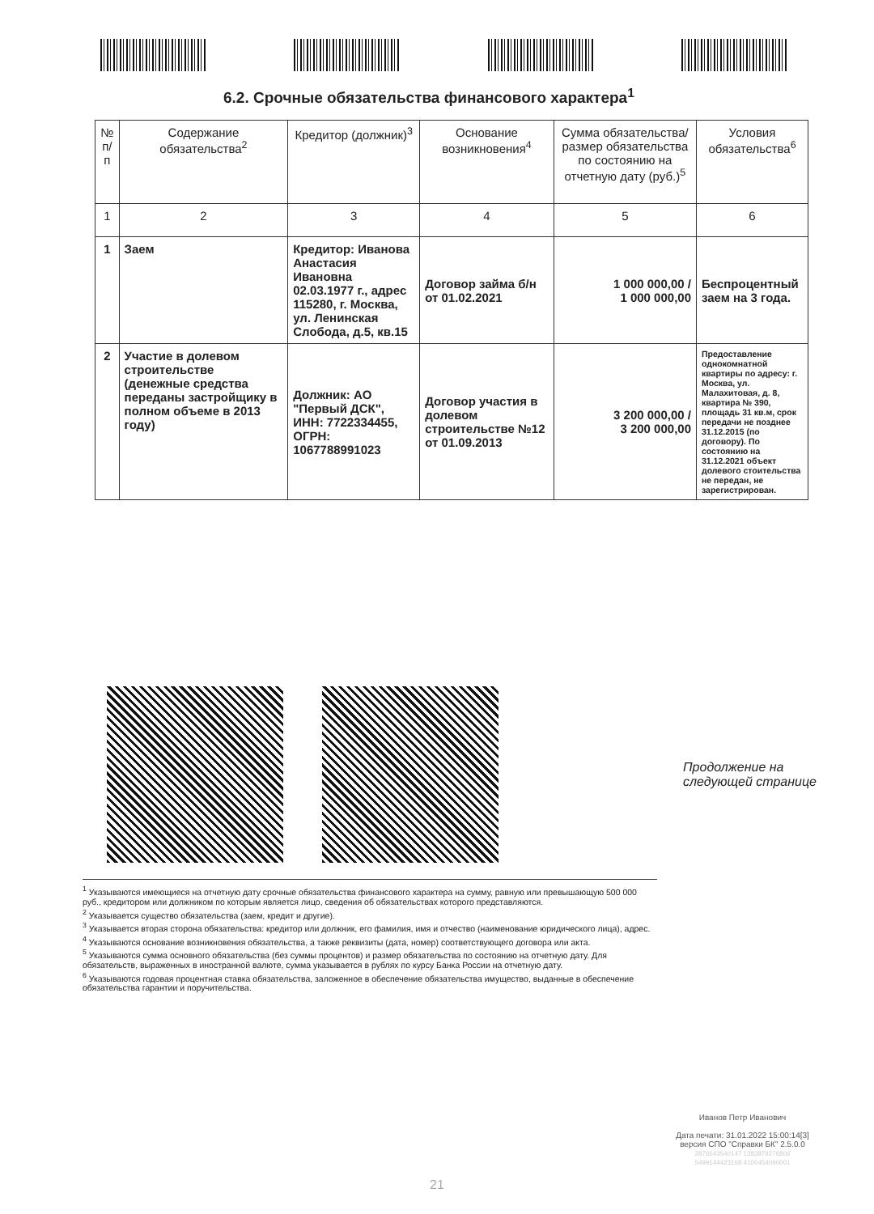6.2. Срочные обязательства финансового характера<sup>1</sup>
| № п/п | Содержание обязательства<sup>2</sup> | Кредитор (должник)<sup>3</sup> | Основание возникновения<sup>4</sup> | Сумма обязательства/ размер обязательства по состоянию на отчетную дату (руб.)<sup>5</sup> | Условия обязательства<sup>6</sup> |
| --- | --- | --- | --- | --- | --- |
| 1 | 2 | 3 | 4 | 5 | 6 |
| 1 | Заем | Кредитор: Иванова Анастасия Ивановна 02.03.1977 г., адрес 115280, г. Москва, ул. Ленинская Слобода, д.5, кв.15 | Договор займа б/н от 01.02.2021 | 1 000 000,00 / 1 000 000,00 | Беспроцентный заем на 3 года. |
| 2 | Участие в долевом строительстве (денежные средства переданы застройщику в полном объеме в 2013 году) | Должник: АО "Первый ДСК", ИНН: 7722334455, ОГРН: 1067788991023 | Договор участия в долевом строительстве №12 от 01.09.2013 | 3 200 000,00 / 3 200 000,00 | Предоставление однокомнатной квартиры по адресу: г. Москва, ул. Малахитовая, д. 8, квартира № 390, площадь 31 кв.м, срок передачи не позднее 31.12.2015 (по договору). По состоянию на 31.12.2021 объект долевого стоительства не передан, не зарегистрирован. |
Продолжение на
следующей странице
<sup>1</sup> Указываются имеющиеся на отчетную дату срочные обязательства финансового характера на сумму, равную или превышающую 500 000 руб., кредитором или должником по которым является лицо, сведения об обязательствах которого представляются.
<sup>2</sup> Указывается существо обязательства (заем, кредит и другие).
<sup>3</sup> Указывается вторая сторона обязательства: кредитор или должник, его фамилия, имя и отчество (наименование юридического лица), адрес.
<sup>4</sup> Указываются основание возникновения обязательства, а также реквизиты (дата, номер) соответствующего договора или акта.
<sup>5</sup> Указываются сумма основного обязательства (без суммы процентов) и размер обязательства по состоянию на отчетную дату. Для обязательств, выраженных в иностранной валюте, сумма указывается в рублях по курсу Банка России на отчетную дату.
<sup>6</sup> Указываются годовая процентная ставка обязательства, заложенное в обеспечение обязательства имущество, выданные в обеспечение обязательства гарантии и поручительства.
Иванов Петр Иванович
Дата печати: 31.01.2022 15:00:14[3]
версия СПО "Справки БК" 2.5.0.0
2876543540147 1383879276806
5499144423168 4100454090001
21